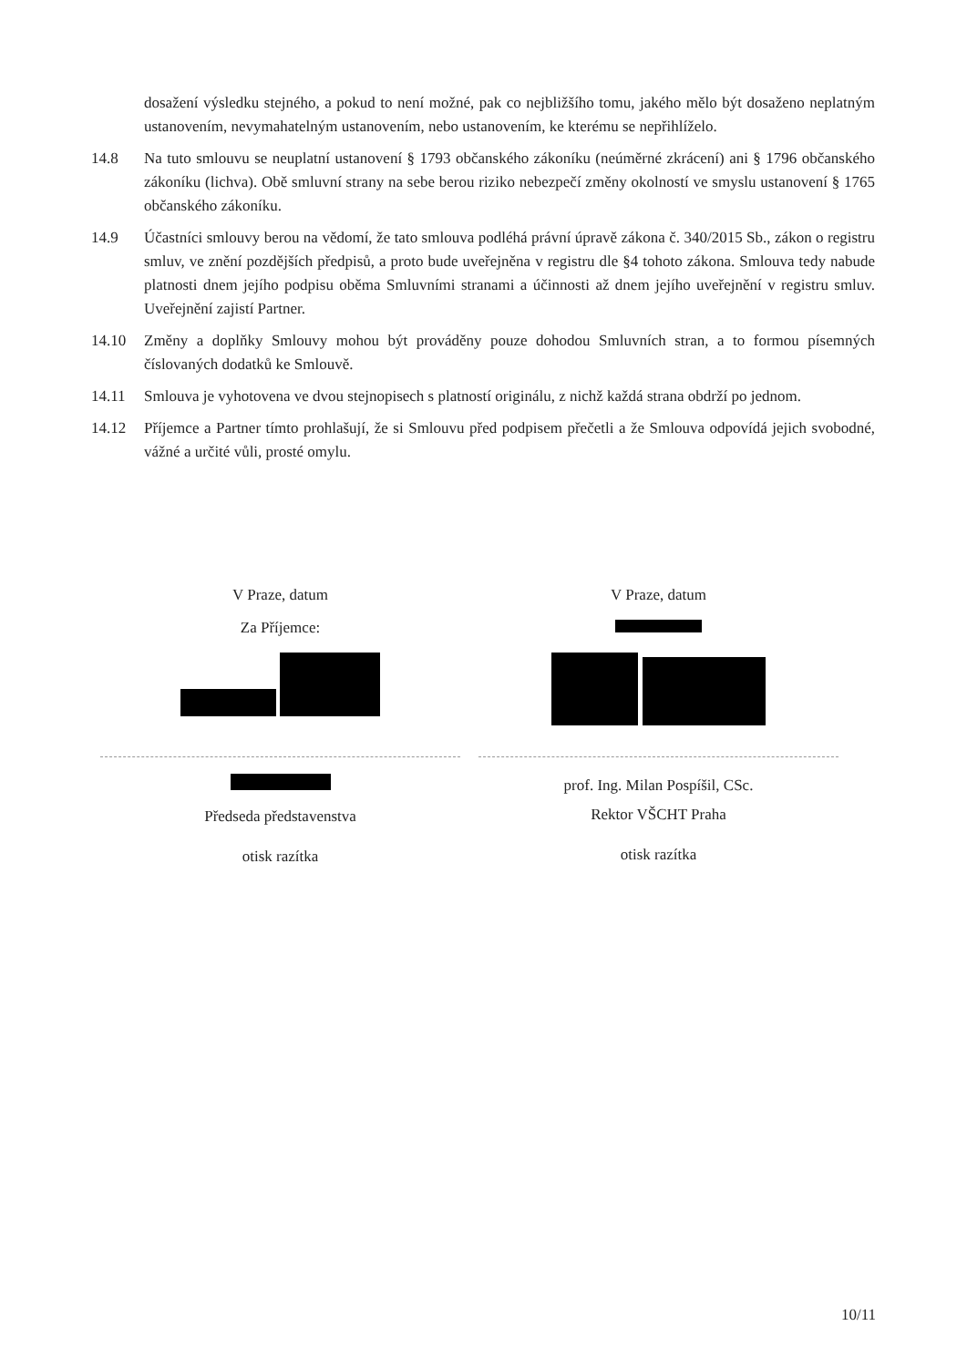dosažení výsledku stejného, a pokud to není možné, pak co nejbližšího tomu, jakého mělo být dosaženo neplatným ustanovením, nevymahatelným ustanovením, nebo ustanovením, ke kterému se nepřihlíželo.
14.8 Na tuto smlouvu se neuplatní ustanovení § 1793 občanského zákoníku (neúměrné zkrácení) ani § 1796 občanského zákoníku (lichva). Obě smluvní strany na sebe berou riziko nebezpečí změny okolností ve smyslu ustanovení § 1765 občanského zákoníku.
14.9 Účastníci smlouvy berou na vědomí, že tato smlouva podléhá právní úpravě zákona č. 340/2015 Sb., zákon o registru smluv, ve znění pozdějších předpisů, a proto bude uveřejněna v registru dle §4 tohoto zákona. Smlouva tedy nabude platnosti dnem jejího podpisu oběma Smluvními stranami a účinnosti až dnem jejího uveřejnění v registru smluv. Uveřejnění zajistí Partner.
14.10 Změny a doplňky Smlouvy mohou být prováděny pouze dohodou Smluvních stran, a to formou písemných číslovaných dodatků ke Smlouvě.
14.11 Smlouva je vyhotovena ve dvou stejnopisech s platností originálu, z nichž každá strana obdrží po jednom.
14.12 Příjemce a Partner tímto prohlašují, že si Smlouvu před podpisem přečetli a že Smlouva odpovídá jejich svobodné, vážné a určité vůli, prosté omylu.
V Praze, datum
Za Příjemce:
Předseda představenstva
otisk razítka
V Praze, datum
prof. Ing. Milan Pospíšil, CSc.
Rektor VŠCHT Praha
otisk razítka
10/11